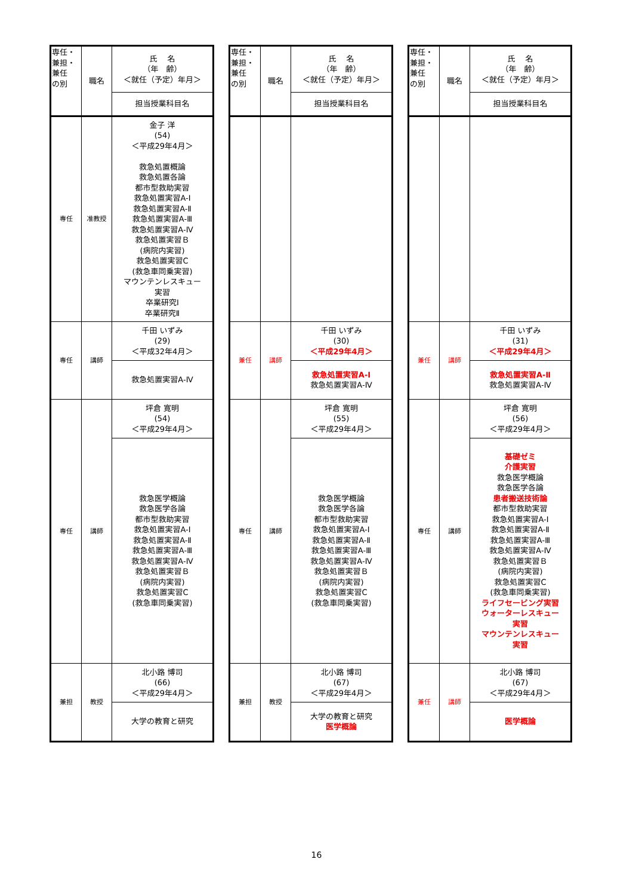| 専任・ 兼担・ 兼任 の別 | 職名 | 氏 名 （年 齢） ＜就任（予定）年月＞ |
| --- | --- | --- |
| | | 担当授業科目名 |
| 専任 | 准教授 | 金子 洋 (54) ＜平成29年4月＞ 救急処置概論 救急処置各論 都市型救助実習 救急処置実習A-Ⅰ 救急処置実習A-Ⅱ 救急処置実習A-Ⅲ 救急処置実習A-Ⅳ 救急処置実習Ｂ (病院内実習) 救急処置実習C (救急車同乗実習) マウンテンレスキュー 実習 卒業研究Ⅰ 卒業研究Ⅱ |
| 専任 | 講師 | 千田 いずみ (29) ＜平成32年4月＞ |
| | | 救急処置実習A-Ⅳ |
| 専任 | 講師 | 坪倉 寛明 (54) ＜平成29年4月＞ |
| | | 救急医学概論 救急医学各論 都市型救助実習 救急処置実習A-Ⅰ 救急処置実習A-Ⅱ 救急処置実習A-Ⅲ 救急処置実習A-Ⅳ 救急処置実習Ｂ (病院内実習) 救急処置実習C (救急車同乗実習) |
| 兼担 | 教授 | 北小路 博司 (66) ＜平成29年4月＞ |
| | | 大学の教育と研究 |
| 専任・ 兼担・ 兼任 の別 | 職名 | 氏 名 （年 齢） ＜就任（予定）年月＞ |
| --- | --- | --- |
| | | 担当授業科目名 |
| 兼任 | 講師 | 千田 いずみ (30) ＜平成29年4月＞ |
| | | 救急処置実習A-Ⅰ 救急処置実習A-Ⅳ |
| 専任 | 講師 | 坪倉 寛明 (55) ＜平成29年4月＞ |
| | | 救急医学概論 救急医学各論 都市型救助実習 救急処置実習A-Ⅰ 救急処置実習A-Ⅱ 救急処置実習A-Ⅲ 救急処置実習A-Ⅳ 救急処置実習Ｂ (病院内実習) 救急処置実習C (救急車同乗実習) |
| 兼担 | 教授 | 北小路 博司 (67) ＜平成29年4月＞ |
| | | 大学の教育と研究 医学概論 |
| 専任・ 兼担・ 兼任 の別 | 職名 | 氏 名 （年 齢） ＜就任（予定）年月＞ |
| --- | --- | --- |
| | | 担当授業科目名 |
| 兼任 | 講師 | 千田 いずみ (31) ＜平成29年4月＞ |
| | | 救急処置実習A-Ⅱ 救急処置実習A-Ⅳ |
| 専任 | 講師 | 坪倉 寛明 (56) ＜平成29年4月＞ |
| | | 基礎ゼミ 介護実習 救急医学概論 救急医学各論 患者搬送技術論 都市型救助実習 救急処置実習A-Ⅰ 救急処置実習A-Ⅱ 救急処置実習A-Ⅲ 救急処置実習A-Ⅳ 救急処置実習Ｂ (病院内実習) 救急処置実習C (救急車同乗実習) ライフセービング実習 ウォーターレスキュー 実習 マウンテンレスキュー 実習 |
| 兼任 | 講師 | 北小路 博司 (67) ＜平成29年4月＞ |
| | | 医学概論 |
16